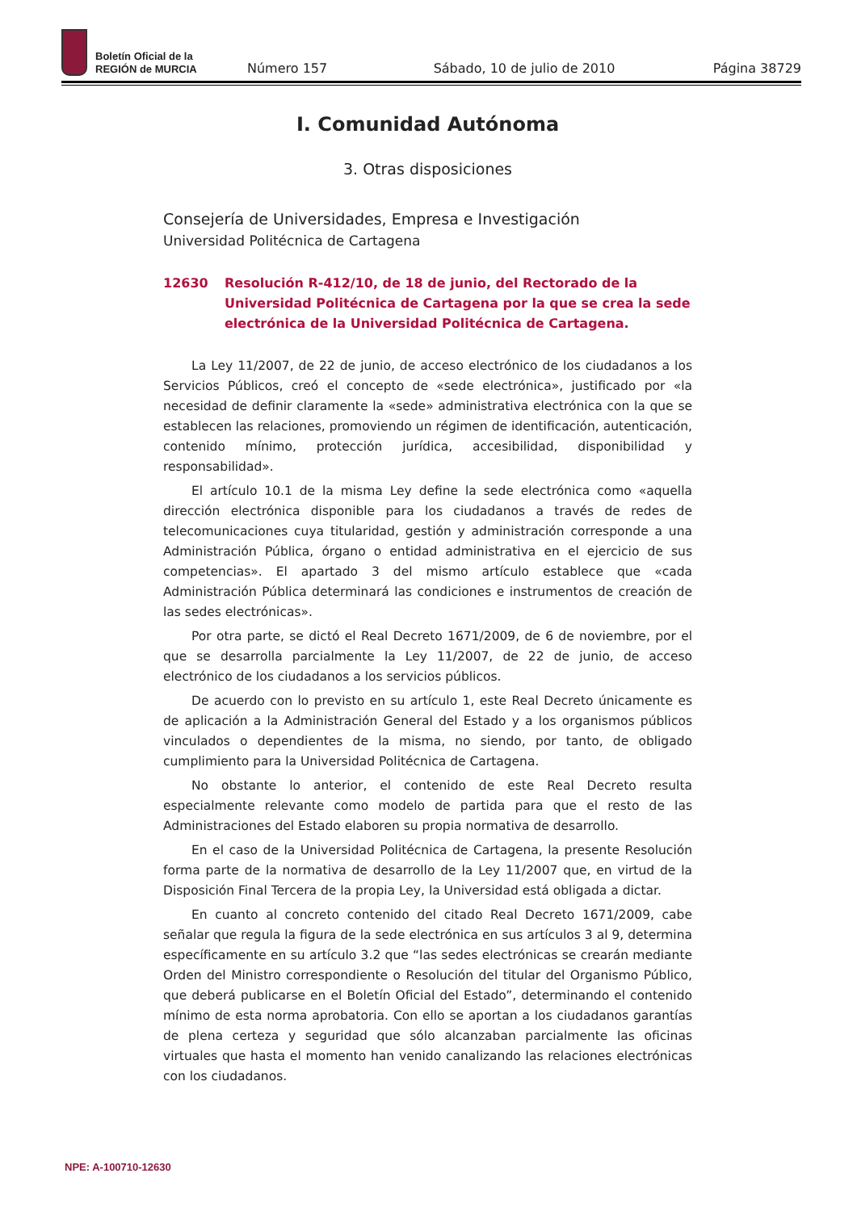Boletín Oficial de la
REGIÓN de MURCIA
Número 157 Sábado, 10 de julio de 2010 Página 38729
I. Comunidad Autónoma
3. Otras disposiciones
Consejería de Universidades, Empresa e Investigación
Universidad Politécnica de Cartagena
12630 Resolución R-412/10, de 18 de junio, del Rectorado de la Universidad Politécnica de Cartagena por la que se crea la sede electrónica de la Universidad Politécnica de Cartagena.
La Ley 11/2007, de 22 de junio, de acceso electrónico de los ciudadanos a los Servicios Públicos, creó el concepto de «sede electrónica», justificado por «la necesidad de definir claramente la «sede» administrativa electrónica con la que se establecen las relaciones, promoviendo un régimen de identificación, autenticación, contenido mínimo, protección jurídica, accesibilidad, disponibilidad y responsabilidad».
El artículo 10.1 de la misma Ley define la sede electrónica como «aquella dirección electrónica disponible para los ciudadanos a través de redes de telecomunicaciones cuya titularidad, gestión y administración corresponde a una Administración Pública, órgano o entidad administrativa en el ejercicio de sus competencias». El apartado 3 del mismo artículo establece que «cada Administración Pública determinará las condiciones e instrumentos de creación de las sedes electrónicas».
Por otra parte, se dictó el Real Decreto 1671/2009, de 6 de noviembre, por el que se desarrolla parcialmente la Ley 11/2007, de 22 de junio, de acceso electrónico de los ciudadanos a los servicios públicos.
De acuerdo con lo previsto en su artículo 1, este Real Decreto únicamente es de aplicación a la Administración General del Estado y a los organismos públicos vinculados o dependientes de la misma, no siendo, por tanto, de obligado cumplimiento para la Universidad Politécnica de Cartagena.
No obstante lo anterior, el contenido de este Real Decreto resulta especialmente relevante como modelo de partida para que el resto de las Administraciones del Estado elaboren su propia normativa de desarrollo.
En el caso de la Universidad Politécnica de Cartagena, la presente Resolución forma parte de la normativa de desarrollo de la Ley 11/2007 que, en virtud de la Disposición Final Tercera de la propia Ley, la Universidad está obligada a dictar.
En cuanto al concreto contenido del citado Real Decreto 1671/2009, cabe señalar que regula la figura de la sede electrónica en sus artículos 3 al 9, determina específicamente en su artículo 3.2 que “las sedes electrónicas se crearán mediante Orden del Ministro correspondiente o Resolución del titular del Organismo Público, que deberá publicarse en el Boletín Oficial del Estado”, determinando el contenido mínimo de esta norma aprobatoria. Con ello se aportan a los ciudadanos garantías de plena certeza y seguridad que sólo alcanzaban parcialmente las oficinas virtuales que hasta el momento han venido canalizando las relaciones electrónicas con los ciudadanos.
NPE: A-100710-12630